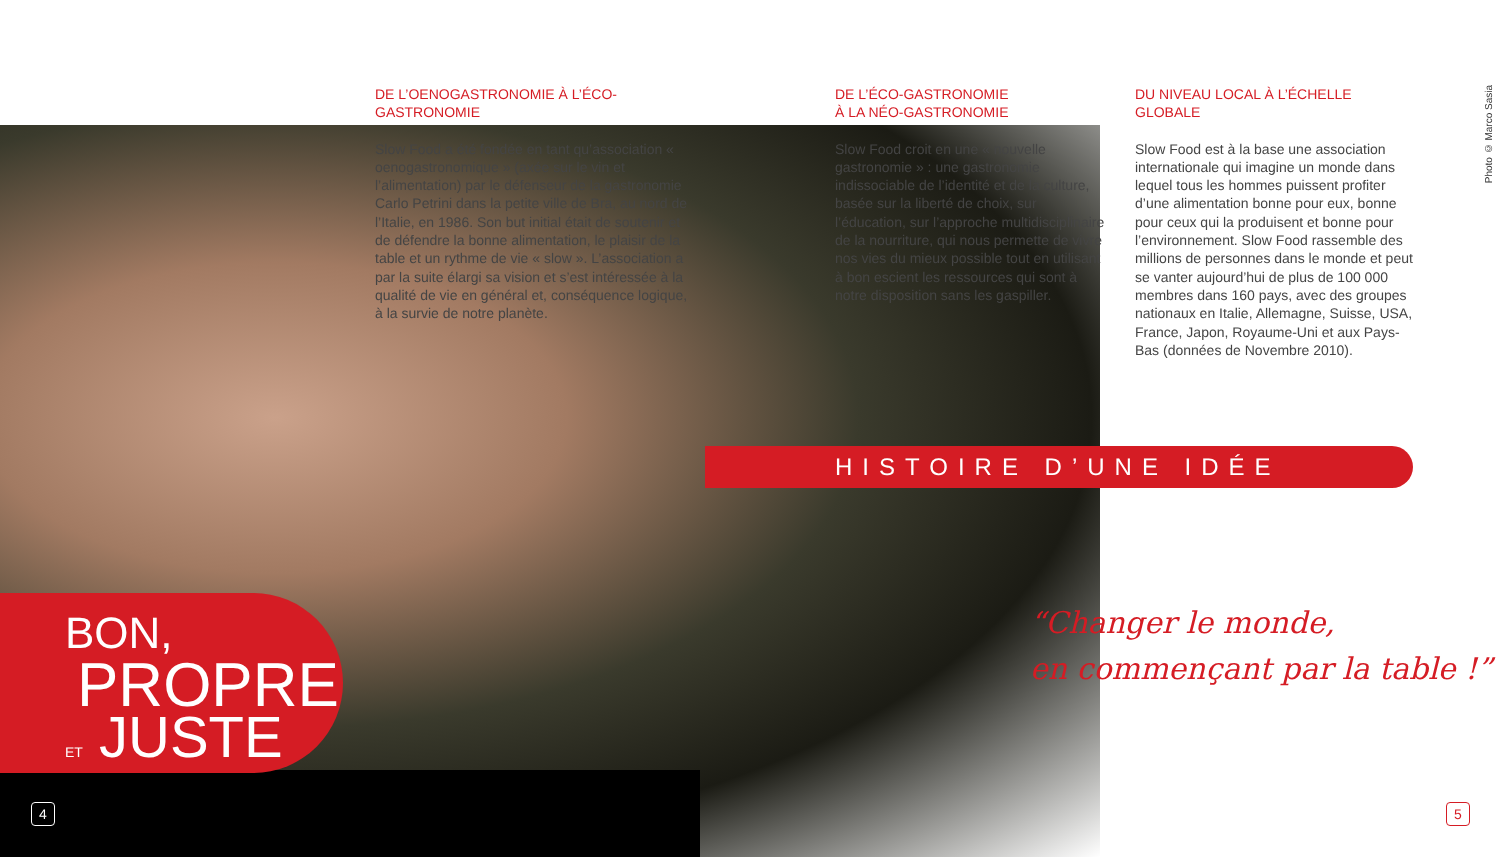DE L’OENOGASTRONOMIE À L’ÉCO-GASTRONOMIE
Slow Food a été fondée en tant qu’association « oenogastronomique » (axée sur le vin et l’alimentation) par le défenseur de la gastronomie Carlo Petrini dans la petite ville de Bra, au nord de l’Italie, en 1986. Son but initial était de soutenir et de défendre la bonne alimentation, le plaisir de la table et un rythme de vie « slow ». L’association a par la suite élargi sa vision et s’est intéressée à la qualité de vie en général et, conséquence logique, à la survie de notre planète.
DE L’ÉCO-GASTRONOMIE
À LA NÉO-GASTRONOMIE
Slow Food croit en une « nouvelle gastronomie » : une gastronomie indissociable de l’identité et de la culture, basée sur la liberté de choix, sur l’éducation, sur l’approche multidisciplinaire de la nourriture, qui nous permette de vivre nos vies du mieux possible tout en utilisant à bon escient les ressources qui sont à notre disposition sans les gaspiller.
DU NIVEAU LOCAL À L’ÉCHELLE GLOBALE
Slow Food est à la base une association internationale qui imagine un monde dans lequel tous les hommes puissent profiter d’une alimentation bonne pour eux, bonne pour ceux qui la produisent et bonne pour l’environnement. Slow Food rassemble des millions de personnes dans le monde et peut se vanter aujourd’hui de plus de 100 000 membres dans 160 pays, avec des groupes nationaux en Italie, Allemagne, Suisse, USA, France, Japon, Royaume-Uni et aux Pays-Bas (données de Novembre 2010).
Photo © Marco Sasia
HISTOIRE D’UNE IDÉE
“Changer le monde,
en commençant par la table !”
BON,
PROPRE
ET JUSTE
4 5